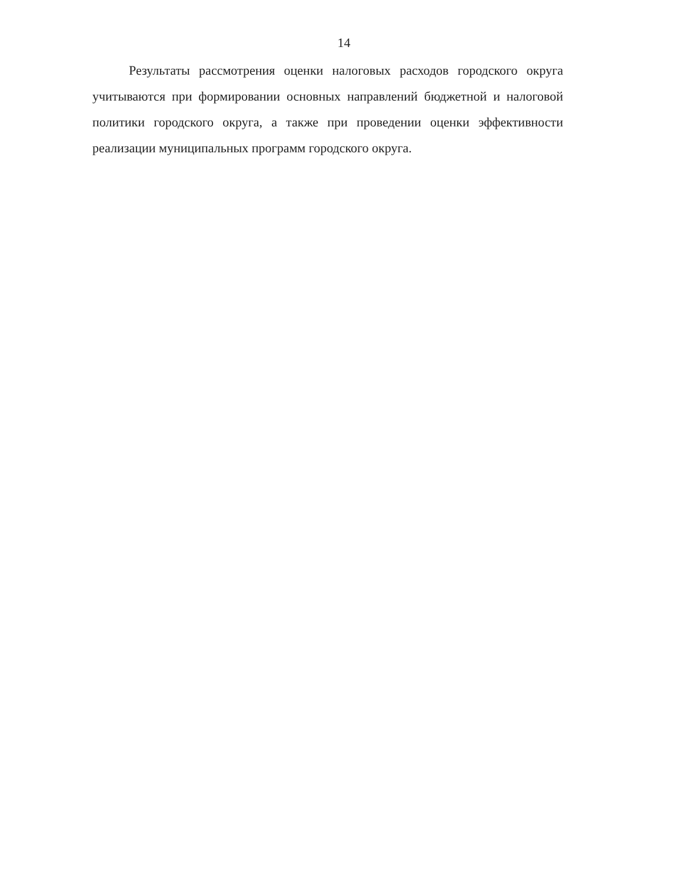14
Результаты рассмотрения оценки налоговых расходов городского округа учитываются при формировании основных направлений бюджетной и налоговой политики городского округа, а также при проведении оценки эффективности реализации муниципальных программ городского округа.